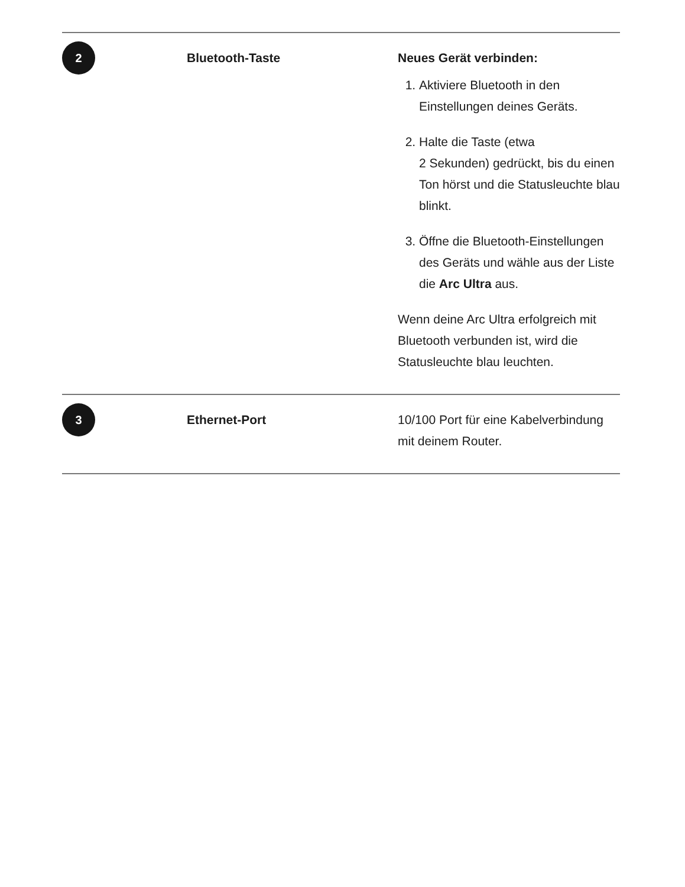| 2 | Bluetooth-Taste | Neues Gerät verbinden: 1. Aktiviere Bluetooth in den Einstellungen deines Geräts. 2. Halte die Taste (etwa 2 Sekunden) gedrückt, bis du einen Ton hörst und die Statusleuchte blau blinkt. 3. Öffne die Bluetooth-Einstellungen des Geräts und wähle aus der Liste die Arc Ultra aus. Wenn deine Arc Ultra erfolgreich mit Bluetooth verbunden ist, wird die Statusleuchte blau leuchten. |
| 3 | Ethernet-Port | 10/100 Port für eine Kabelverbindung mit deinem Router. |